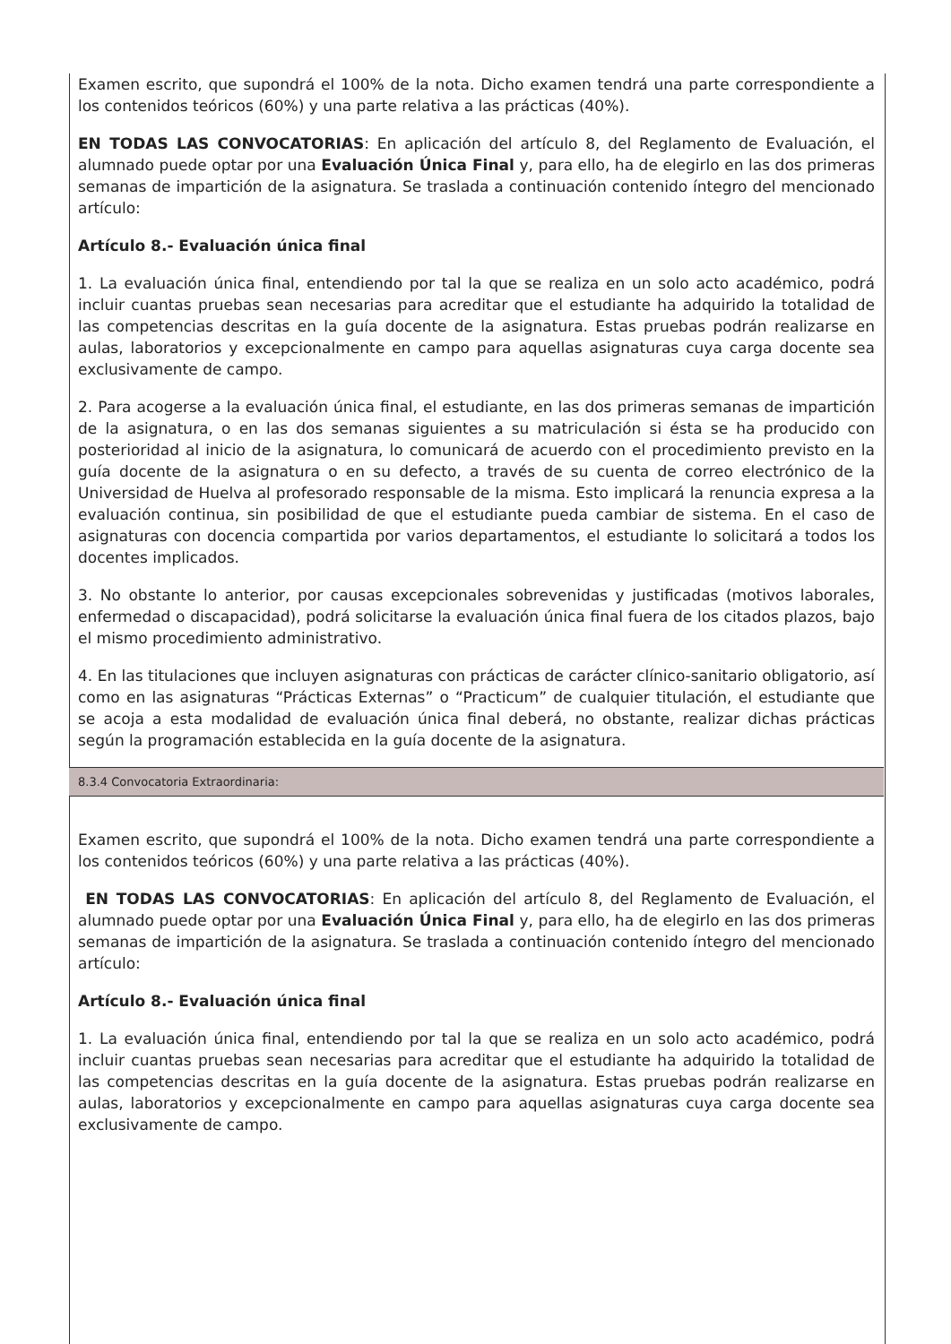Examen escrito, que supondrá el 100% de la nota. Dicho examen tendrá una parte correspondiente a los contenidos teóricos (60%) y una parte relativa a las prácticas (40%).
EN TODAS LAS CONVOCATORIAS: En aplicación del artículo 8, del Reglamento de Evaluación, el alumnado puede optar por una Evaluación Única Final y, para ello, ha de elegirlo en las dos primeras semanas de impartición de la asignatura. Se traslada a continuación contenido íntegro del mencionado artículo:
Artículo 8.- Evaluación única final
1. La evaluación única final, entendiendo por tal la que se realiza en un solo acto académico, podrá incluir cuantas pruebas sean necesarias para acreditar que el estudiante ha adquirido la totalidad de las competencias descritas en la guía docente de la asignatura. Estas pruebas podrán realizarse en aulas, laboratorios y excepcionalmente en campo para aquellas asignaturas cuya carga docente sea exclusivamente de campo.
2. Para acogerse a la evaluación única final, el estudiante, en las dos primeras semanas de impartición de la asignatura, o en las dos semanas siguientes a su matriculación si ésta se ha producido con posterioridad al inicio de la asignatura, lo comunicará de acuerdo con el procedimiento previsto en la guía docente de la asignatura o en su defecto, a través de su cuenta de correo electrónico de la Universidad de Huelva al profesorado responsable de la misma. Esto implicará la renuncia expresa a la evaluación continua, sin posibilidad de que el estudiante pueda cambiar de sistema. En el caso de asignaturas con docencia compartida por varios departamentos, el estudiante lo solicitará a todos los docentes implicados.
3. No obstante lo anterior, por causas excepcionales sobrevenidas y justificadas (motivos laborales, enfermedad o discapacidad), podrá solicitarse la evaluación única final fuera de los citados plazos, bajo el mismo procedimiento administrativo.
4. En las titulaciones que incluyen asignaturas con prácticas de carácter clínico-sanitario obligatorio, así como en las asignaturas “Prácticas Externas” o “Practicum” de cualquier titulación, el estudiante que se acoja a esta modalidad de evaluación única final deberá, no obstante, realizar dichas prácticas según la programación establecida en la guía docente de la asignatura.
8.3.4 Convocatoria Extraordinaria:
Examen escrito, que supondrá el 100% de la nota. Dicho examen tendrá una parte correspondiente a los contenidos teóricos (60%) y una parte relativa a las prácticas (40%).
EN TODAS LAS CONVOCATORIAS: En aplicación del artículo 8, del Reglamento de Evaluación, el alumnado puede optar por una Evaluación Única Final y, para ello, ha de elegirlo en las dos primeras semanas de impartición de la asignatura. Se traslada a continuación contenido íntegro del mencionado artículo:
Artículo 8.- Evaluación única final
1. La evaluación única final, entendiendo por tal la que se realiza en un solo acto académico, podrá incluir cuantas pruebas sean necesarias para acreditar que el estudiante ha adquirido la totalidad de las competencias descritas en la guía docente de la asignatura. Estas pruebas podrán realizarse en aulas, laboratorios y excepcionalmente en campo para aquellas asignaturas cuya carga docente sea exclusivamente de campo.